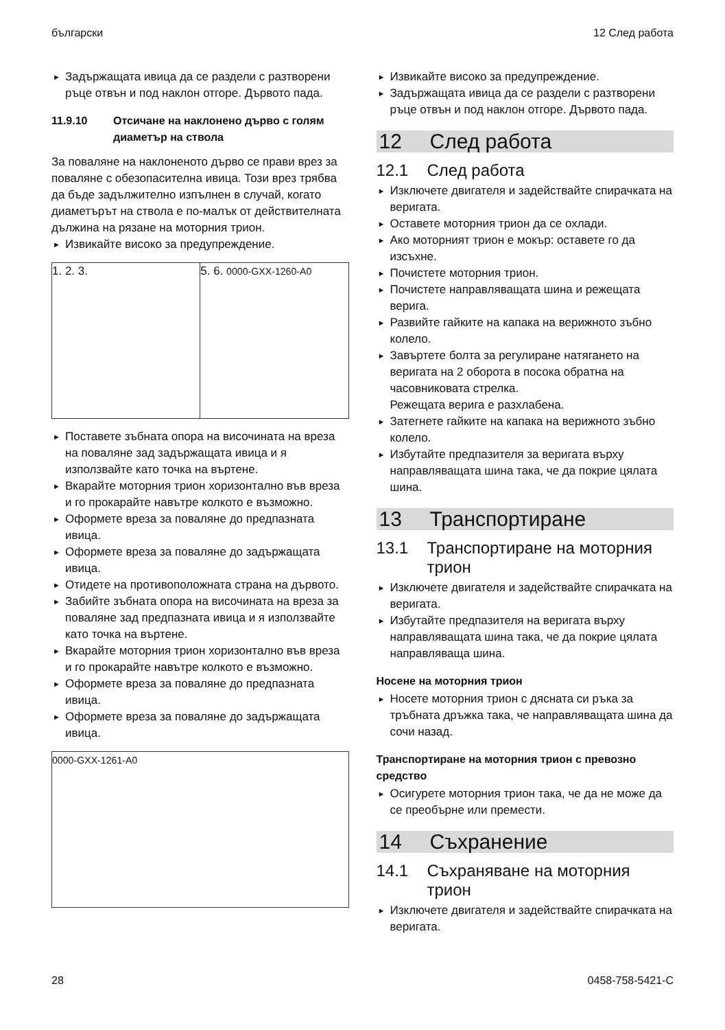български 12 След работа
► Задържащата ивица да се раздели с разтворени ръце отвън и под наклон отгоре. Дървото пада.
11.9.10 Отсичане на наклонено дърво с голям диаметър на ствола
За поваляне на наклоненото дърво се прави врез за поваляне с обезопасителна ивица. Този врез трябва да бъде задължително изпълнен в случай, когато диаметърът на ствола е по-малък от действителната дължина на рязане на моторния трион.
► Извикайте високо за предупреждение.
1. 2. 3. 5. 6. 0000-GXX-1260-A0
► Поставете зъбната опора на височината на вреза на поваляне зад задържащата ивица и я използвайте като точка на въртене.
► Вкарайте моторния трион хоризонтално във вреза и го прокарайте навътре колкото е възможно.
► Оформете вреза за поваляне до предпазната ивица.
► Оформете вреза за поваляне до задържащата ивица.
► Отидете на противоположната страна на дървото.
► Забийте зъбната опора на височината на вреза за поваляне зад предпазната ивица и я използвайте като точка на въртене.
► Вкарайте моторния трион хоризонтално във вреза и го прокарайте навътре колкото е възможно.
► Оформете вреза за поваляне до предпазната ивица.
► Оформете вреза за поваляне до задържащата ивица.
0000-GXX-1261-A0
► Извикайте високо за предупреждение.
► Задържащата ивица да се раздели с разтворени ръце отвън и под наклон отгоре. Дървото пада.
12 След работа
12.1 След работа
► Изключете двигателя и задействайте спирачката на веригата.
► Оставете моторния трион да се охлади.
► Ако моторният трион е мокър: оставете го да изсъхне.
► Почистете моторния трион.
► Почистете направляващата шина и режещата верига.
► Развийте гайките на капака на верижното зъбно колело.
► Завъртете болта за регулиране натягането на веригата на 2 оборота в посока обратна на часовниковата стрелка.
Режещата верига е разхлабена.
► Затегнете гайките на капака на верижното зъбно колело.
► Избутайте предпазителя за веригата върху направляващата шина така, че да покрие цялата шина.
13 Транспортиране
13.1 Транспортиране на моторния трион
► Изключете двигателя и задействайте спирачката на веригата.
► Избутайте предпазителя на веригата върху направляващата шина така, че да покрие цялата направляваща шина.
Носене на моторния трион
► Носете моторния трион с дясната си ръка за тръбната дръжка така, че направляващата шина да сочи назад.
Транспортиране на моторния трион с превозно средство
► Осигурете моторния трион така, че да не може да се преобърне или премести.
14 Съхранение
14.1 Съхраняване на моторния трион
► Изключете двигателя и задействайте спирачката на веригата.
28 0458-758-5421-C